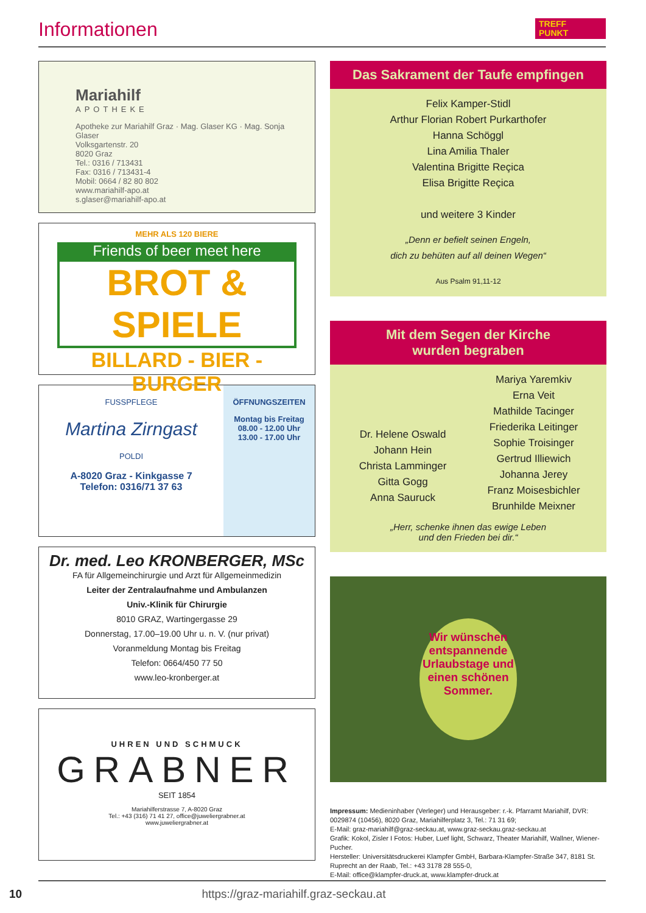Informationen
TREFF
PUNKT
Mariahilf
APOTHEKE
Apotheke zur Mariahilf Graz · Mag. Glaser KG · Mag. Sonja Glaser
Volksgartenstr. 20
8020 Graz
Tel.: 0316 / 713431
Fax: 0316 / 713431-4
Mobil: 0664 / 82 80 802
www.mariahilf-apo.at
s.glaser@mariahilf-apo.at
MEHR ALS 120 BIERE
Friends of beer meet here
BROT & SPIELE
BILLARD - BIER - BURGER
FUSSPFLEGE
Martina Zirngast
POLDI
A-8020 Graz - Kinkgasse 7
Telefon: 0316/71 37 63
ÖFFNUNGSZEITEN
Montag bis Freitag
08.00 - 12.00 Uhr
13.00 - 17.00 Uhr
Dr. med. Leo KRONBERGER, MSc
FA für Allgemeinchirurgie und Arzt für Allgemeinmedizin
Leiter der Zentralaufnahme und Ambulanzen
Univ.-Klinik für Chirurgie
8010 GRAZ, Wartingergasse 29
Donnerstag, 17.00–19.00 Uhr u. n. V. (nur privat)
Voranmeldung Montag bis Freitag
Telefon: 0664/450 77 50
www.leo-kronberger.at
UHREN UND SCHMUCK
GRABNER
SEIT 1854
Mariahilferstrasse 7, A-8020 Graz
Tel.: +43 (316) 71 41 27, office@juweliergrabner.at
www.juweliergrabner.at
Das Sakrament der Taufe empfingen
Felix Kamper-Stidl
Arthur Florian Robert Purkarthofer
Hanna Schöggl
Lina Amilia Thaler
Valentina Brigitte Reçica
Elisa Brigitte Reçica
und weitere 3 Kinder
„Denn er befielt seinen Engeln,
dich zu behüten auf all deinen Wegen“
Aus Psalm 91,11-12
Mit dem Segen der Kirche
wurden begraben
Dr. Helene Oswald
Johann Hein
Christa Lamminger
Gitta Gogg
Anna Sauruck
Mariya Yaremkiv
Erna Veit
Mathilde Tacinger
Friederika Leitinger
Sophie Troisinger
Gertrud Illiewich
Johanna Jerey
Franz Moisesbichler
Brunhilde Meixner
„Herr, schenke ihnen das ewige Leben
und den Frieden bei dir.“
Wir wünschen entspannende Urlaubstage und einen schönen Sommer.
Impressum: Medieninhaber (Verleger) und Herausgeber: r.-k. Pfarramt Mariahilf, DVR: 0029874 (10456), 8020 Graz, Mariahilferplatz 3, Tel.: 71 31 69;
E-Mail: graz-mariahilf@graz-seckau.at, www.graz-seckau.graz-seckau.at
Grafik: Kokol, Zisler I Fotos: Huber, Luef light, Schwarz, Theater Mariahilf, Wallner, Wiener-Pucher.
Hersteller: Universitätsdruckerei Klampfer GmbH, Barbara-Klampfer-Straße 347, 8181 St. Ruprecht an der Raab, Tel.: +43 3178 28 555-0,
E-Mail: office@klampfer-druck.at, www.klampfer-druck.at
10 https://graz-mariahilf.graz-seckau.at